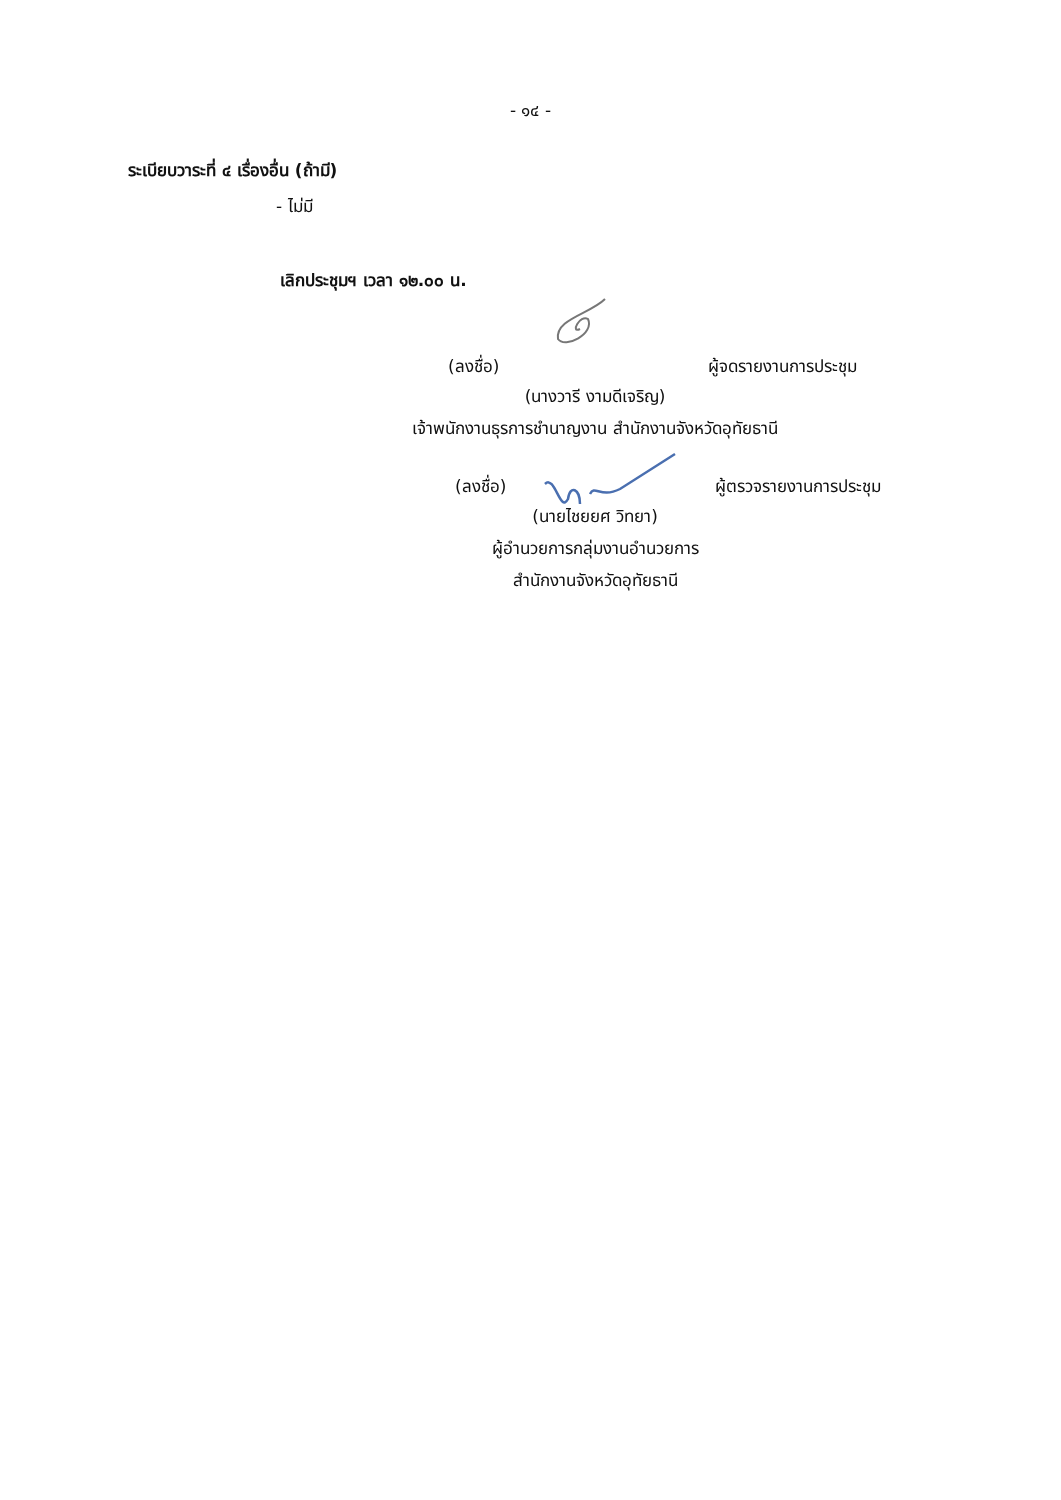- ๑๔ -
ระเบียบวาระที่ ๔ เรื่องอื่น (ถ้ามี)
- ไม่มี
เลิกประชุมฯ เวลา ๑๒.๐๐ น.
(ลงชื่อ) ผู้จดรายงานการประชุม
(นางวารี งามดีเจริญ)
เจ้าพนักงานธุรการชำนาญงาน สำนักงานจังหวัดอุทัยธานี
(ลงชื่อ) ผู้ตรวจรายงานการประชุม
(นายไชยยศ วิทยา)
ผู้อำนวยการกลุ่มงานอำนวยการ
สำนักงานจังหวัดอุทัยธานี